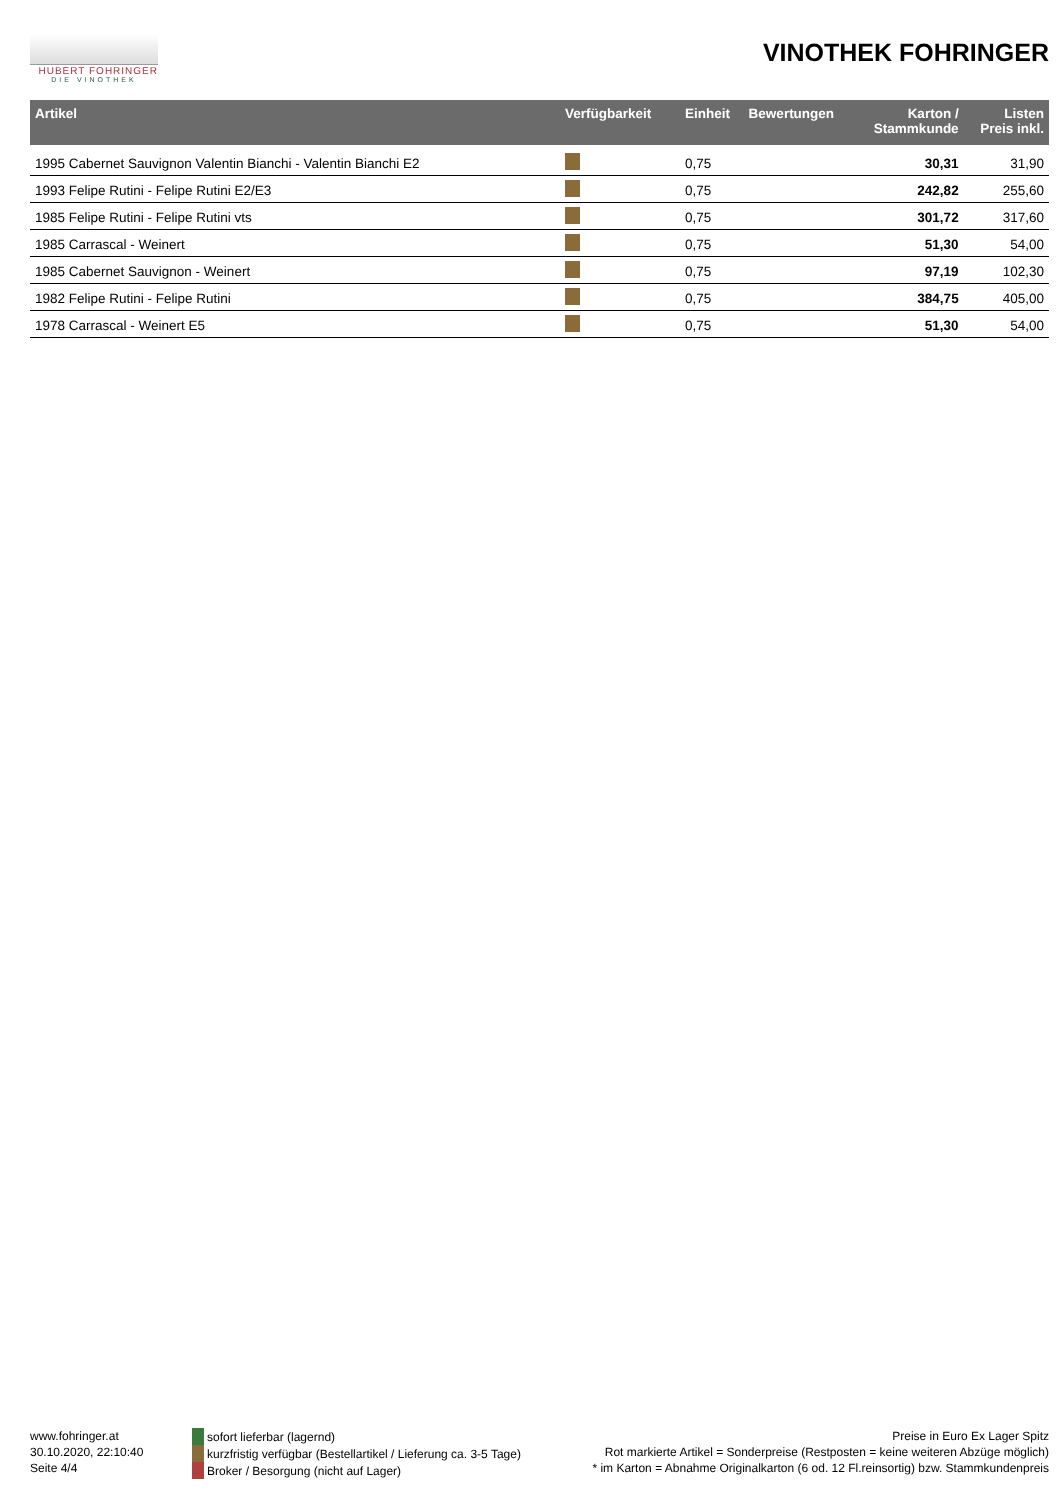HUBERT FOHRINGER
DIE VINOTHEK
VINOTHEK FOHRINGER
| Artikel | Verfügbarkeit | Einheit | Bewertungen | Karton / Stammkunde | Listen Preis inkl. |
| --- | --- | --- | --- | --- | --- |
| 1995 Cabernet Sauvignon Valentin Bianchi - Valentin Bianchi E2 | | 0,75 | | 30,31 | 31,90 |
| 1993 Felipe Rutini - Felipe Rutini E2/E3 | | 0,75 | | 242,82 | 255,60 |
| 1985 Felipe Rutini - Felipe Rutini vts | | 0,75 | | 301,72 | 317,60 |
| 1985 Carrascal - Weinert | | 0,75 | | 51,30 | 54,00 |
| 1985 Cabernet Sauvignon - Weinert | | 0,75 | | 97,19 | 102,30 |
| 1982 Felipe Rutini - Felipe Rutini | | 0,75 | | 384,75 | 405,00 |
| 1978 Carrascal - Weinert E5 | | 0,75 | | 51,30 | 54,00 |
www.fohringer.at
30.10.2020, 22:10:40
Seite 4/4
sofort lieferbar (lagernd)
kurzfristig verfügbar (Bestellartikel / Lieferung ca. 3-5 Tage)
Broker / Besorgung (nicht auf Lager)
Preise in Euro Ex Lager Spitz
Rot markierte Artikel = Sonderpreise (Restposten = keine weiteren Abzüge möglich)
* im Karton = Abnahme Originalkarton (6 od. 12 Fl.reinsortig) bzw. Stammkundenpreis